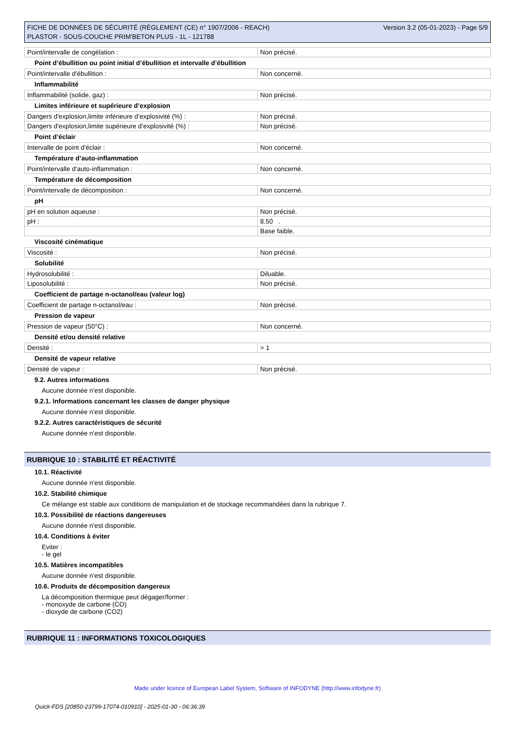FICHE DE DONNÉES DE SÉCURITÉ (RÈGLEMENT (CE) n° 1907/2006 - REACH)
PLASTOR - SOUS-COUCHE PRIM'BETON PLUS - 1L - 121788
Version 3.2 (05-01-2023) - Page 5/9
| Point/intervalle de congélation : | Non précisé. |
Point d’ébullition ou point initial d’ébullition et intervalle d’ébullition
| Point/intervalle d'ébullition : | Non concerné. |
Inflammabilité
| Inflammabilité (solide, gaz) : | Non précisé. |
Limites inférieure et supérieure d’explosion
| Dangers d'explosion,limite inférieure d’explosivité (%) : | Non précisé. |
| Dangers d'explosion,limite supérieure d’explosivité (%) : | Non précisé. |
Point d’éclair
| Intervalle de point d'éclair : | Non concerné. |
Température d’auto-inflammation
| Point/intervalle d'auto-inflammation : | Non concerné. |
Température de décomposition
| Point/intervalle de décomposition : | Non concerné. |
pH
| pH en solution aqueuse : | Non précisé. |
| pH : | 8.50 . |
| | Base faible. |
Viscosité cinématique
| Viscosité : | Non précisé. |
Solubilité
| Hydrosolubilité : | Diluable. |
| Liposolubilité : | Non précisé. |
Coefficient de partage n-octanol/eau (valeur log)
| Coefficient de partage n-octanol/eau : | Non précisé. |
Pression de vapeur
| Pression de vapeur (50°C) : | Non concerné. |
Densité et/ou densité relative
| Densité : | > 1 |
Densité de vapeur relative
| Densité de vapeur : | Non précisé. |
9.2. Autres informations
Aucune donnée n'est disponible.
9.2.1. Informations concernant les classes de danger physique
Aucune donnée n'est disponible.
9.2.2. Autres caractéristiques de sécurité
Aucune donnée n'est disponible.
RUBRIQUE 10 : STABILITÉ ET RÉACTIVITÉ
10.1. Réactivité
Aucune donnée n'est disponible.
10.2. Stabilité chimique
Ce mélange est stable aux conditions de manipulation et de stockage recommandées dans la rubrique 7.
10.3. Possibilité de réactions dangereuses
Aucune donnée n'est disponible.
10.4. Conditions à éviter
Eviter :
- le gel
10.5. Matières incompatibles
Aucune donnée n'est disponible.
10.6. Produits de décomposition dangereux
La décomposition thermique peut dégager/former :
- monoxyde de carbone (CO)
- dioxyde de carbone (CO2)
RUBRIQUE 11 : INFORMATIONS TOXICOLOGIQUES
Made under licence of European Label System, Software of INFODYNE (http://www.infodyne.fr)
Quick-FDS [20850-23799-17074-010910] - 2025-01-30 - 06:36:39